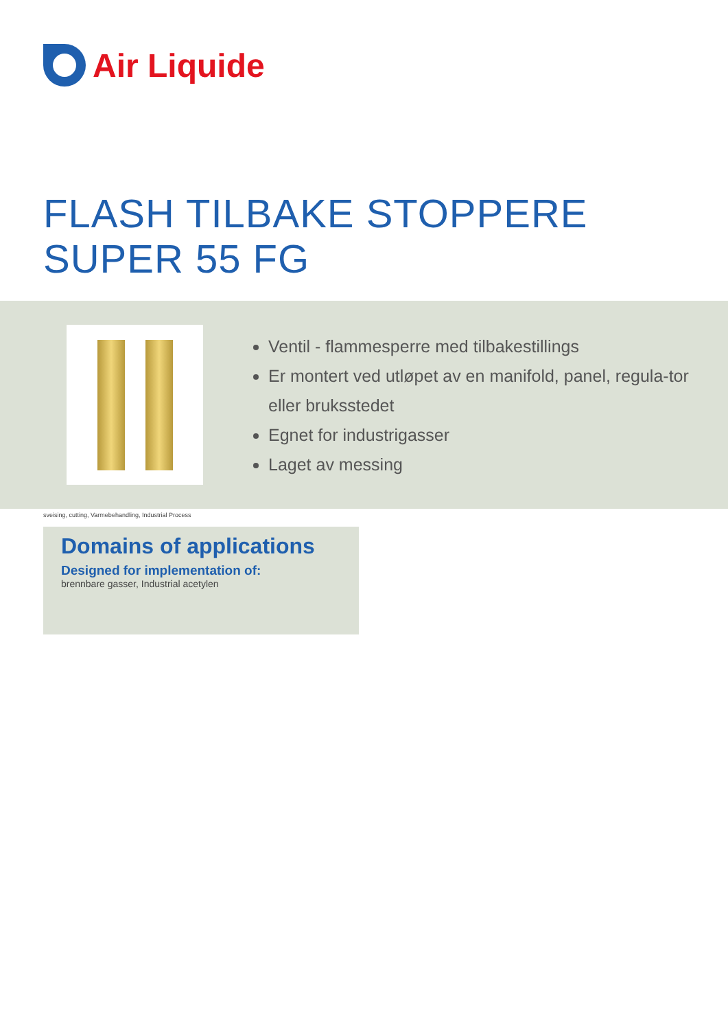Air Liquide
FLASH TILBAKE STOPPERE
SUPER 55 FG
Ventil - flammesperre med tilbakestillings
Er montert ved utløpet av en manifold, panel, regula-tor eller bruksstedet
Egnet for industrigasser
Laget av messing
sveising, cutting, Varmebehandling, Industrial Process
Domains of applications
Designed for implementation of:
brennbare gasser, Industrial acetylen